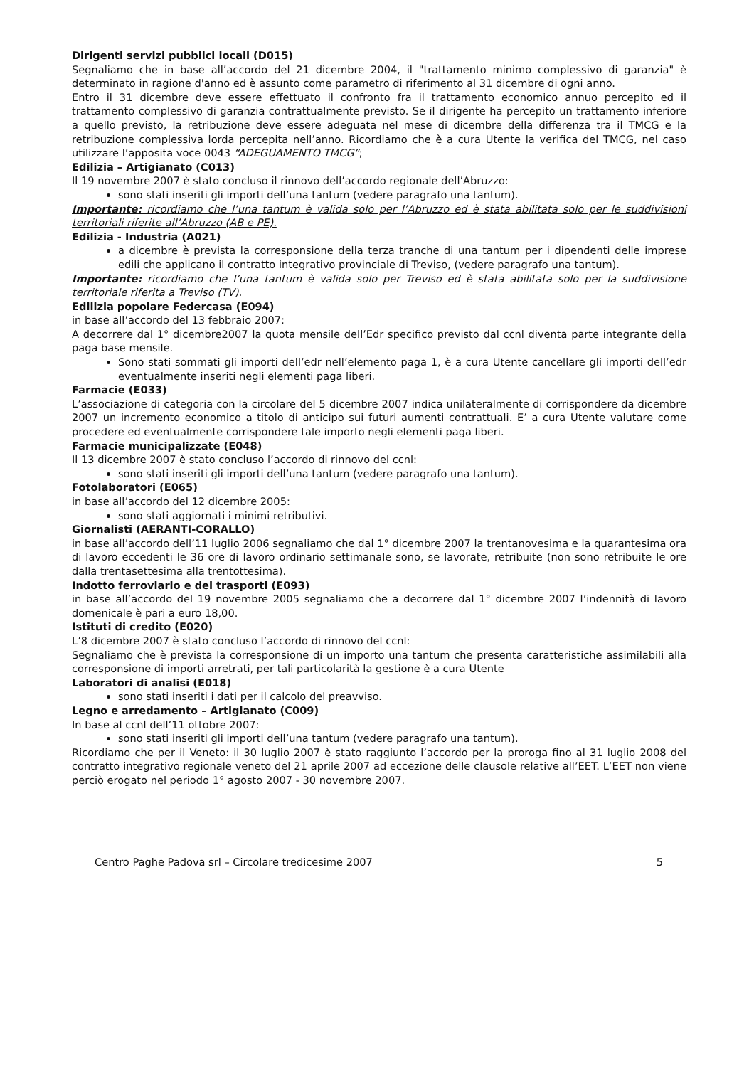Dirigenti servizi pubblici locali (D015)
Segnaliamo che in base all’accordo del 21 dicembre 2004, il "trattamento minimo complessivo di garanzia" è determinato in ragione d'anno ed è assunto come parametro di riferimento al 31 dicembre di ogni anno.
Entro il 31 dicembre deve essere effettuato il confronto fra il trattamento economico annuo percepito ed il trattamento complessivo di garanzia contrattualmente previsto. Se il dirigente ha percepito un trattamento inferiore a quello previsto, la retribuzione deve essere adeguata nel mese di dicembre della differenza tra il TMCG e la retribuzione complessiva lorda percepita nell’anno. Ricordiamo che è a cura Utente la verifica del TMCG, nel caso utilizzare l’apposita voce 0043 “ADEGUAMENTO TMCG”;
Edilizia – Artigianato (C013)
Il 19 novembre 2007 è stato concluso il rinnovo dell’accordo regionale dell’Abruzzo:
sono stati inseriti gli importi dell’una tantum (vedere paragrafo una tantum).
Importante: ricordiamo che l’una tantum è valida solo per l’Abruzzo ed è stata abilitata solo per le suddivisioni territoriali riferite all’Abruzzo (AB e PE).
Edilizia - Industria (A021)
a dicembre è prevista la corresponsione della terza tranche di una tantum per i dipendenti delle imprese edili che applicano il contratto integrativo provinciale di Treviso, (vedere paragrafo una tantum).
Importante: ricordiamo che l’una tantum è valida solo per Treviso ed è stata abilitata solo per la suddivisione territoriale riferita a Treviso (TV).
Edilizia popolare Federcasa (E094)
in base all’accordo del 13 febbraio 2007:
A decorrere dal 1° dicembre2007 la quota mensile dell’Edr specifico previsto dal ccnl diventa parte integrante della paga base mensile.
Sono stati sommati gli importi dell’edr nell’elemento paga 1, è a cura Utente cancellare gli importi dell’edr eventualmente inseriti negli elementi paga liberi.
Farmacie (E033)
L’associazione di categoria con la circolare del 5 dicembre 2007 indica unilateralmente di corrispondere da dicembre 2007 un incremento economico a titolo di anticipo sui futuri aumenti contrattuali. E’ a cura Utente valutare come procedere ed eventualmente corrispondere tale importo negli elementi paga liberi.
Farmacie municipalizzate (E048)
Il 13 dicembre 2007 è stato concluso l’accordo di rinnovo del ccnl:
sono stati inseriti gli importi dell’una tantum (vedere paragrafo una tantum).
Fotolaboratori (E065)
in base all’accordo del 12 dicembre 2005:
sono stati aggiornati i minimi retributivi.
Giornalisti (AERANTI-CORALLO)
in base all’accordo dell’11 luglio 2006 segnaliamo che dal 1° dicembre 2007 la trentanovesima e la quarantesima ora di lavoro eccedenti le 36 ore di lavoro ordinario settimanale sono, se lavorate, retribuite (non sono retribuite le ore dalla trentasettesima alla trentottesima).
Indotto ferroviario e dei trasporti (E093)
in base all’accordo del 19 novembre 2005 segnaliamo che a decorrere dal 1° dicembre 2007 l’indennità di lavoro domenicale è pari a euro 18,00.
Istituti di credito (E020)
L’8 dicembre 2007 è stato concluso l’accordo di rinnovo del ccnl:
Segnaliamo che è prevista la corresponsione di un importo una tantum che presenta caratteristiche assimilabili alla corresponsione di importi arretrati, per tali particolarità la gestione è a cura Utente
Laboratori di analisi (E018)
sono stati inseriti i dati per il calcolo del preavviso.
Legno e arredamento – Artigianato (C009)
In base al ccnl dell’11 ottobre 2007:
sono stati inseriti gli importi dell’una tantum (vedere paragrafo una tantum).
Ricordiamo che per il Veneto: il 30 luglio 2007 è stato raggiunto l’accordo per la proroga fino al 31 luglio 2008 del contratto integrativo regionale veneto del 21 aprile 2007 ad eccezione delle clausole relative all’EET. L’EET non viene perciò erogato nel periodo 1° agosto 2007 - 30 novembre 2007.
Centro Paghe Padova srl – Circolare tredicesime 2007 5